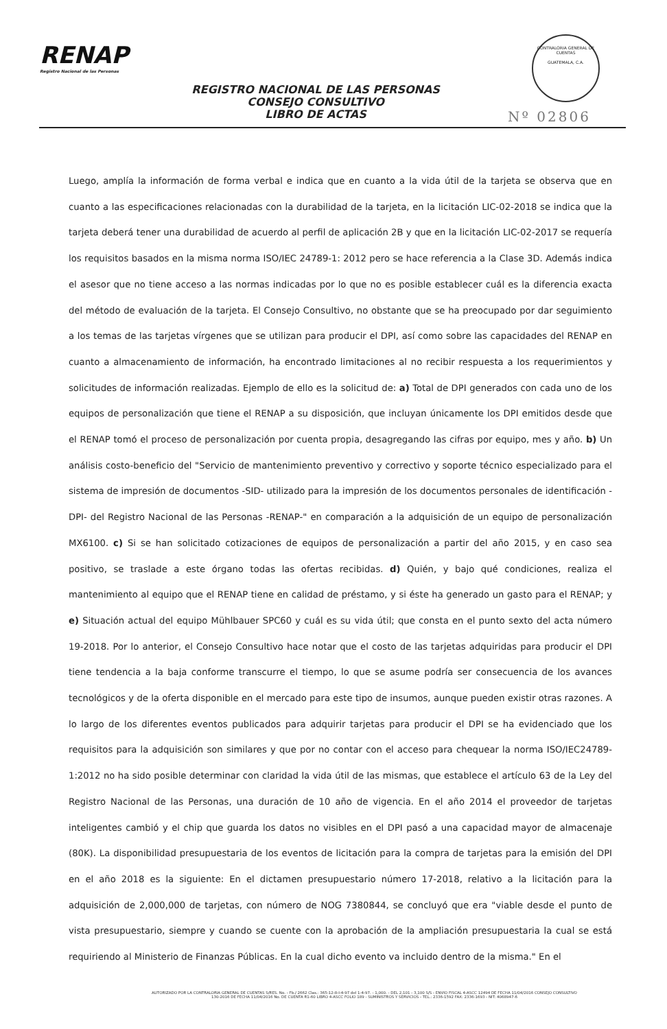RENAP
Registro Nacional de las Personas
CONTRALORIA GENERAL DE CUENTAS
GUATEMALA, C.A.
REGISTRO NACIONAL DE LAS PERSONAS
CONSEJO CONSULTIVO
LIBRO DE ACTAS
Nº 02806
Luego, amplía la información de forma verbal e indica que en cuanto a la vida útil de la tarjeta se observa que en cuanto a las especificaciones relacionadas con la durabilidad de la tarjeta, en la licitación LIC-02-2018 se indica que la tarjeta deberá tener una durabilidad de acuerdo al perfil de aplicación 2B y que en la licitación LIC-02-2017 se requería los requisitos basados en la misma norma ISO/IEC 24789-1: 2012 pero se hace referencia a la Clase 3D. Además indica el asesor que no tiene acceso a las normas indicadas por lo que no es posible establecer cuál es la diferencia exacta del método de evaluación de la tarjeta. El Consejo Consultivo, no obstante que se ha preocupado por dar seguimiento a los temas de las tarjetas vírgenes que se utilizan para producir el DPI, así como sobre las capacidades del RENAP en cuanto a almacenamiento de información, ha encontrado limitaciones al no recibir respuesta a los requerimientos y solicitudes de información realizadas. Ejemplo de ello es la solicitud de: a) Total de DPI generados con cada uno de los equipos de personalización que tiene el RENAP a su disposición, que incluyan únicamente los DPI emitidos desde que el RENAP tomó el proceso de personalización por cuenta propia, desagregando las cifras por equipo, mes y año. b) Un análisis costo-beneficio del "Servicio de mantenimiento preventivo y correctivo y soporte técnico especializado para el sistema de impresión de documentos -SID- utilizado para la impresión de los documentos personales de identificación -DPI- del Registro Nacional de las Personas -RENAP-" en comparación a la adquisición de un equipo de personalización MX6100. c) Si se han solicitado cotizaciones de equipos de personalización a partir del año 2015, y en caso sea positivo, se traslade a este órgano todas las ofertas recibidas. d) Quién, y bajo qué condiciones, realiza el mantenimiento al equipo que el RENAP tiene en calidad de préstamo, y si éste ha generado un gasto para el RENAP; y e) Situación actual del equipo Mühlbauer SPC60 y cuál es su vida útil; que consta en el punto sexto del acta número 19-2018. Por lo anterior, el Consejo Consultivo hace notar que el costo de las tarjetas adquiridas para producir el DPI tiene tendencia a la baja conforme transcurre el tiempo, lo que se asume podría ser consecuencia de los avances tecnológicos y de la oferta disponible en el mercado para este tipo de insumos, aunque pueden existir otras razones. A lo largo de los diferentes eventos publicados para adquirir tarjetas para producir el DPI se ha evidenciado que los requisitos para la adquisición son similares y que por no contar con el acceso para chequear la norma ISO/IEC24789-1:2012 no ha sido posible determinar con claridad la vida útil de las mismas, que establece el artículo 63 de la Ley del Registro Nacional de las Personas, una duración de 10 año de vigencia. En el año 2014 el proveedor de tarjetas inteligentes cambió y el chip que guarda los datos no visibles en el DPI pasó a una capacidad mayor de almacenaje (80K). La disponibilidad presupuestaria de los eventos de licitación para la compra de tarjetas para la emisión del DPI en el año 2018 es la siguiente: En el dictamen presupuestario número 17-2018, relativo a la licitación para la adquisición de 2,000,000 de tarjetas, con número de NOG 7380844, se concluyó que era "viable desde el punto de vista presupuestario, siempre y cuando se cuente con la aprobación de la ampliación presupuestaria la cual se está requiriendo al Ministerio de Finanzas Públicas. En la cual dicho evento va incluido dentro de la misma." En el
AUTORIZADO POR LA CONTRALORIA GENERAL DE CUENTAS S/RES. No. - Fb./ 2662 Clas.: 365-12-8-I-4-97 del 1-4-97. - 1,000. - DEL 2,101 - 3,100 S/S - ENVIO FISCAL 4-ASCC 12494 DE FECHA 11/04/2016 CONSEJO CONSULTIVO
130-2016 DE FECHA 11/04/2016 No. DE CUENTA R1-60 LIBRO 4-ASCC FOLIO 189 - SUMINISTROS Y SERVICIOS - TEL.: 2336-1592 FAX: 2336-1693 - NIT: 4068947-6